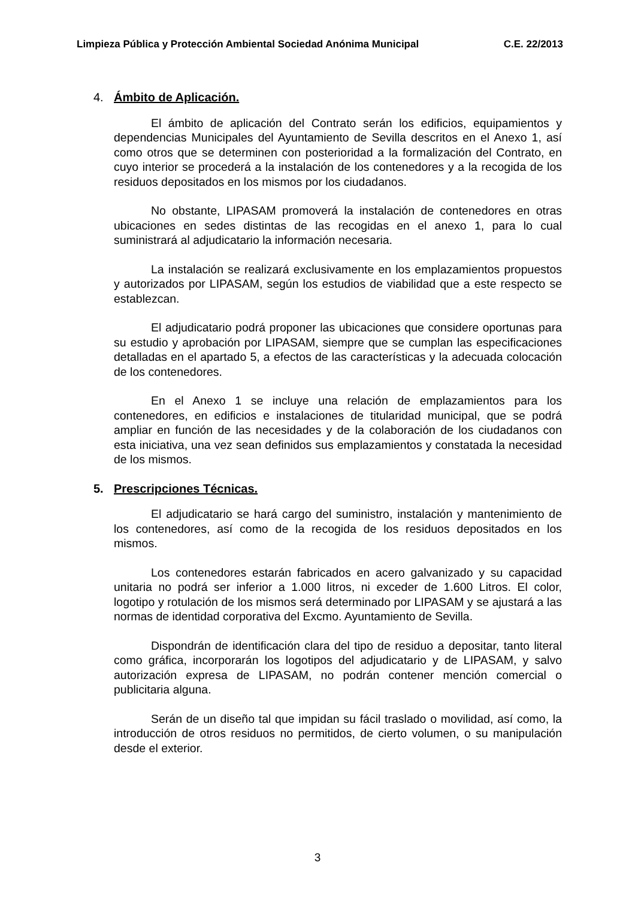Limpieza Pública y Protección Ambiental Sociedad Anónima Municipal C.E. 22/2013
4. Ámbito de Aplicación.
El ámbito de aplicación del Contrato serán los edificios, equipamientos y dependencias Municipales del Ayuntamiento de Sevilla descritos en el Anexo 1, así como otros que se determinen con posterioridad a la formalización del Contrato, en cuyo interior se procederá a la instalación de los contenedores y a la recogida de los residuos depositados en los mismos por los ciudadanos.
No obstante, LIPASAM promoverá la instalación de contenedores en otras ubicaciones en sedes distintas de las recogidas en el anexo 1, para lo cual suministrará al adjudicatario la información necesaria.
La instalación se realizará exclusivamente en los emplazamientos propuestos y autorizados por LIPASAM, según los estudios de viabilidad que a este respecto se establezcan.
El adjudicatario podrá proponer las ubicaciones que considere oportunas para su estudio y aprobación por LIPASAM, siempre que se cumplan las especificaciones detalladas en el apartado 5, a efectos de las características y la adecuada colocación de los contenedores.
En el Anexo 1 se incluye una relación de emplazamientos para los contenedores, en edificios e instalaciones de titularidad municipal, que se podrá ampliar en función de las necesidades y de la colaboración de los ciudadanos con esta iniciativa, una vez sean definidos sus emplazamientos y constatada la necesidad de los mismos.
5. Prescripciones Técnicas.
El adjudicatario se hará cargo del suministro, instalación y mantenimiento de los contenedores, así como de la recogida de los residuos depositados en los mismos.
Los contenedores estarán fabricados en acero galvanizado y su capacidad unitaria no podrá ser inferior a 1.000 litros, ni exceder de 1.600 Litros. El color, logotipo y rotulación de los mismos será determinado por LIPASAM y se ajustará a las normas de identidad corporativa del Excmo. Ayuntamiento de Sevilla.
Dispondrán de identificación clara del tipo de residuo a depositar, tanto literal como gráfica, incorporarán los logotipos del adjudicatario y de LIPASAM, y salvo autorización expresa de LIPASAM, no podrán contener mención comercial o publicitaria alguna.
Serán de un diseño tal que impidan su fácil traslado o movilidad, así como, la introducción de otros residuos no permitidos, de cierto volumen, o su manipulación desde el exterior.
3